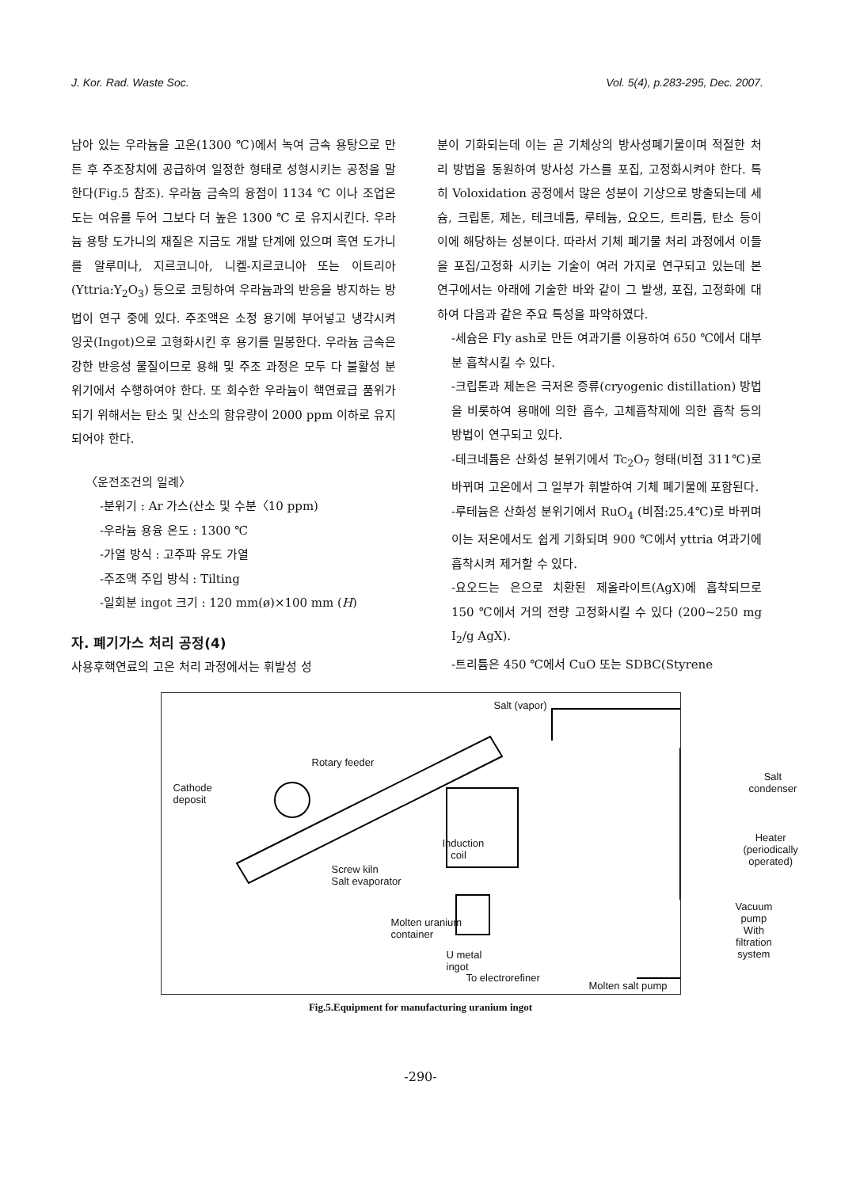J. Kor. Rad. Waste Soc. Vol. 5(4), p.283-295, Dec. 2007.
남아 있는 우라늄을 고온(1300 ℃)에서 녹여 금속 용탕으로 만든 후 주조장치에 공급하여 일정한 형태로 성형시키는 공정을 말한다(Fig.5 참조). 우라늄 금속의 융점이 1134 ℃ 이나 조업온도는 여유를 두어 그보다 더 높은 1300 ℃ 로 유지시킨다. 우라늄 용탕 도가니의 재질은 지금도 개발 단계에 있으며 흑연 도가니를 알루미나, 지르코니아, 니켈-지르코니아 또는 이트리아(Yttria:Y<sub>2</sub>O<sub>3</sub>) 등으로 코팅하여 우라늄과의 반응을 방지하는 방법이 연구 중에 있다. 주조액은 소정 용기에 부어넣고 냉각시켜 잉곳(Ingot)으로 고형화시킨 후 용기를 밀봉한다. 우라늄 금속은 강한 반응성 물질이므로 용해 및 주조 과정은 모두 다 불활성 분위기에서 수행하여야 한다. 또 회수한 우라늄이 핵연료급 품위가 되기 위해서는 탄소 및 산소의 함유량이 2000 ppm 이하로 유지되어야 한다.
〈운전조건의 일례〉
-분위기 : Ar 가스(산소 및 수분〈10 ppm)
-우라늄 용융 온도 : 1300 ℃
-가열 방식 : 고주파 유도 가열
-주조액 주입 방식 : Tilting
-일회분 ingot 크기 : 120 mm(ø)×100 mm (H)
자. 폐기가스 처리 공정(4)
사용후핵연료의 고온 처리 과정에서는 휘발성 성
분이 기화되는데 이는 곧 기체상의 방사성폐기물이며 적절한 처리 방법을 동원하여 방사성 가스를 포집, 고정화시켜야 한다. 특히 Voloxidation 공정에서 많은 성분이 기상으로 방출되는데 세슘, 크립톤, 제논, 테크네튬, 루테늄, 요오드, 트리튬, 탄소 등이 이에 해당하는 성분이다. 따라서 기체 폐기물 처리 과정에서 이들을 포집/고정화 시키는 기술이 여러 가지로 연구되고 있는데 본 연구에서는 아래에 기술한 바와 같이 그 발생, 포집, 고정화에 대하여 다음과 같은 주요 특성을 파악하였다.
-세슘은 Fly ash로 만든 여과기를 이용하여 650 ℃에서 대부분 흡착시킬 수 있다.
-크립톤과 제논은 극저온 증류(cryogenic distillation) 방법을 비롯하여 용매에 의한 흡수, 고체흡착제에 의한 흡착 등의 방법이 연구되고 있다.
-테크네튬은 산화성 분위기에서 Tc<sub>2</sub>O<sub>7</sub> 형태(비점 311℃)로 바뀌며 고온에서 그 일부가 휘발하여 기체 폐기물에 포함된다.
-루테늄은 산화성 분위기에서 RuO<sub>4</sub> (비점:25.4℃)로 바뀌며 이는 저온에서도 쉽게 기화되며 900 ℃에서 yttria 여과기에 흡착시켜 제거할 수 있다.
-요오드는 은으로 치환된 제올라이트(AgX)에 흡착되므로 150 ℃에서 거의 전량 고정화시킬 수 있다 (200~250 mg I<sub>2</sub>/g AgX).
-트리튬은 450 ℃에서 CuO 또는 SDBC(Styrene
Salt (vapor)
Rotary feeder
Cathode
deposit
Salt
condenser
Induction
coil
Heater
(periodically
operated)
Screw kiln
Salt evaporator
Molten uranium
container
Vacuum pump
With filtration
system
U metal
ingot
To electrorefiner
Molten salt pump
Fig.5.Equipment for manufacturing uranium ingot
-290-